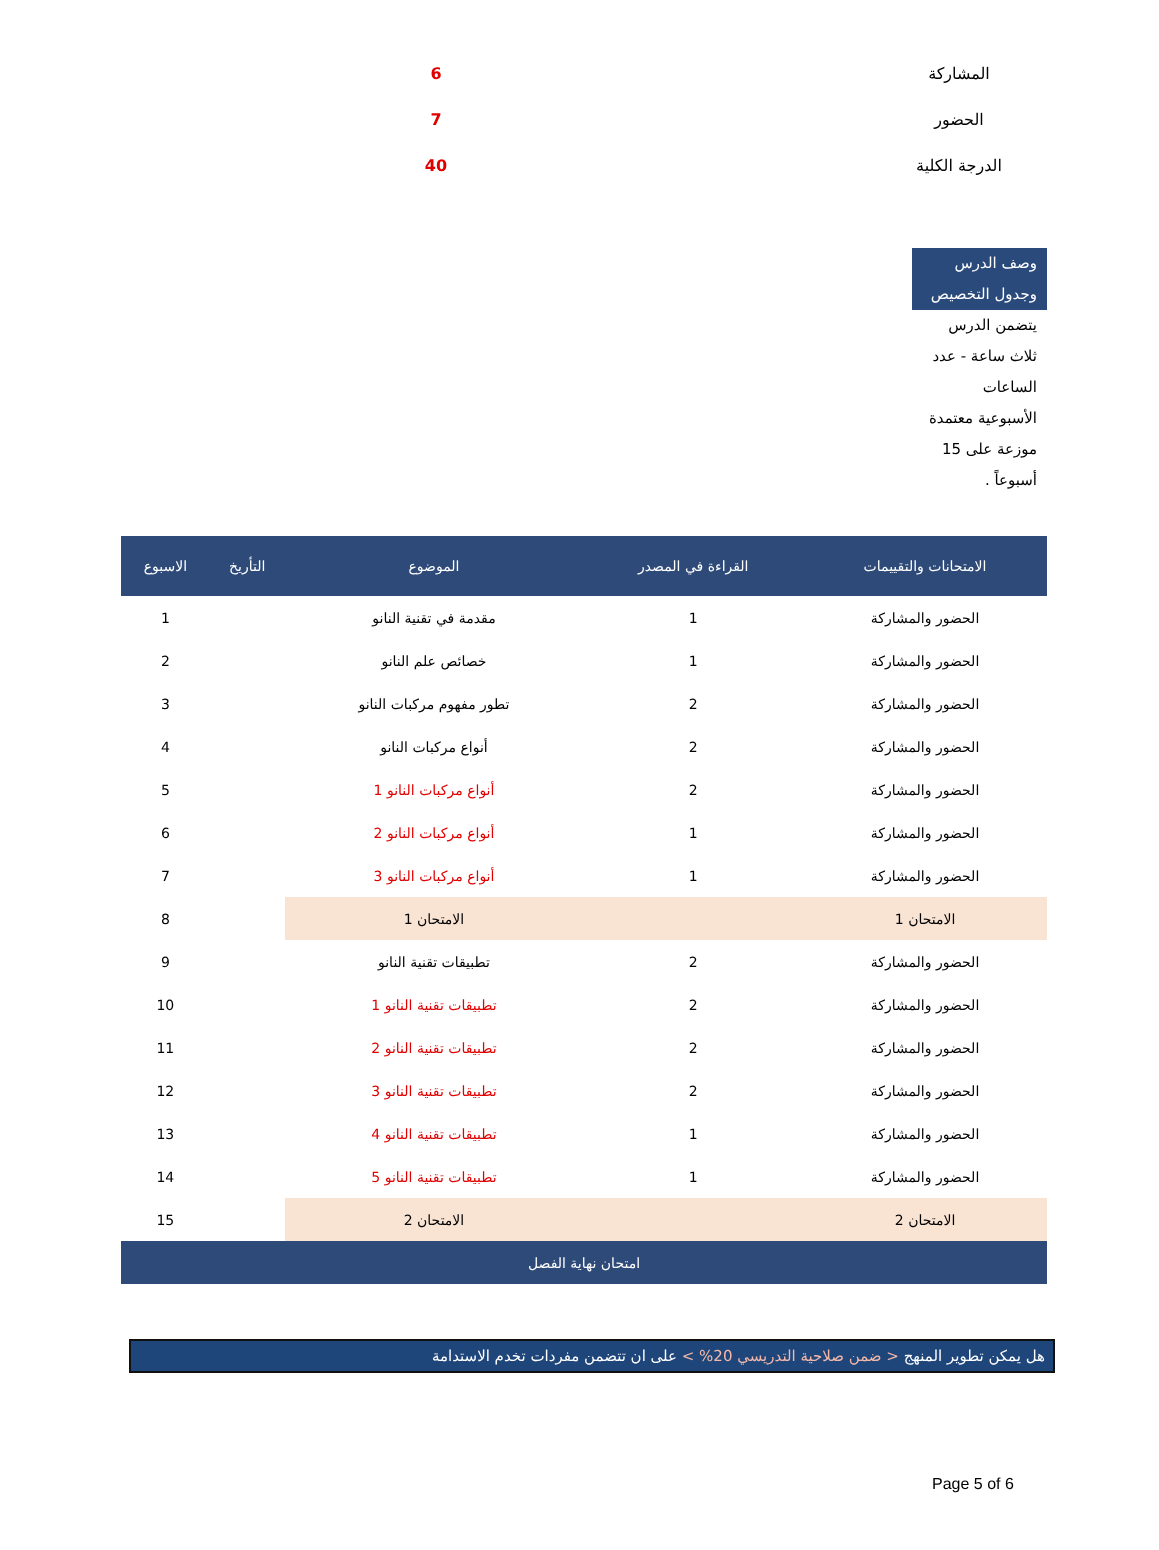| المشاركة | | 6 |
| الحضور | | 7 |
| الدرجة الكلية | | 40 |
وصف الدرس وجدول التخصيص
يتضمن الدرس ثلاث ساعة - عدد الساعات الأسبوعية معتمدة موزعة على 15 أسبوعاً .
| الامتحانات والتقييمات | القراءة في المصدر | الموضوع | التأريخ | الاسبوع |
| --- | --- | --- | --- | --- |
| الحضور والمشاركة | 1 | مقدمة في تقنية النانو | | 1 |
| الحضور والمشاركة | 1 | خصائص علم النانو | | 2 |
| الحضور والمشاركة | 2 | تطور مفهوم مركبات النانو | | 3 |
| الحضور والمشاركة | 2 | أنواع مركبات النانو | | 4 |
| الحضور والمشاركة | 2 | أنواع مركبات النانو 1 | | 5 |
| الحضور والمشاركة | 1 | أنواع مركبات النانو 2 | | 6 |
| الحضور والمشاركة | 1 | أنواع مركبات النانو 3 | | 7 |
| الامتحان 1 | | الامتحان 1 | | 8 |
| الحضور والمشاركة | 2 | تطبيقات تقنية النانو | | 9 |
| الحضور والمشاركة | 2 | تطبيقات تقنية النانو 1 | | 10 |
| الحضور والمشاركة | 2 | تطبيقات تقنية النانو 2 | | 11 |
| الحضور والمشاركة | 2 | تطبيقات تقنية النانو 3 | | 12 |
| الحضور والمشاركة | 1 | تطبيقات تقنية النانو 4 | | 13 |
| الحضور والمشاركة | 1 | تطبيقات تقنية النانو 5 | | 14 |
| الامتحان 2 | | الامتحان 2 | | 15 |
| امتحان نهاية الفصل | | | | |
هل يمكن تطوير المنهج < ضمن صلاحية التدريسي 20% > على ان تتضمن مفردات تخدم الاستدامة
Page 5 of 6